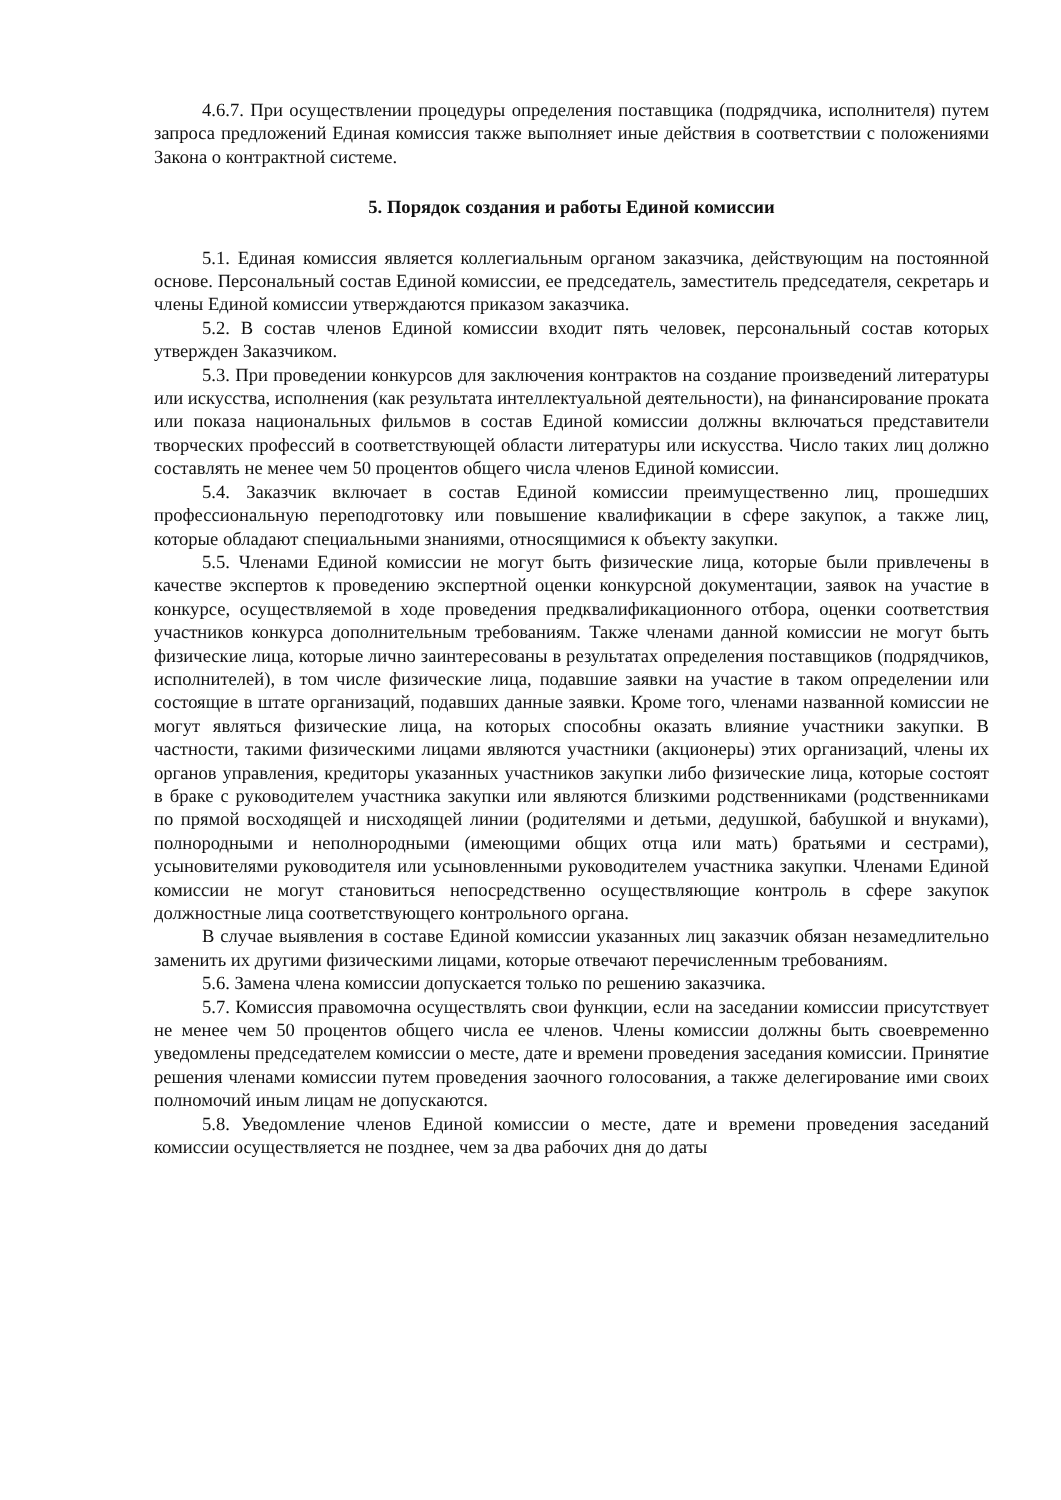4.6.7. При осуществлении процедуры определения поставщика (подрядчика, исполнителя) путем запроса предложений Единая комиссия также выполняет иные действия в соответствии с положениями Закона о контрактной системе.
5. Порядок создания и работы Единой комиссии
5.1. Единая комиссия является коллегиальным органом заказчика, действующим на постоянной основе. Персональный состав Единой комиссии, ее председатель, заместитель председателя, секретарь и члены Единой комиссии утверждаются приказом заказчика.
5.2. В состав членов Единой комиссии входит пять человек, персональный состав которых утвержден Заказчиком.
5.3. При проведении конкурсов для заключения контрактов на создание произведений литературы или искусства, исполнения (как результата интеллектуальной деятельности), на финансирование проката или показа национальных фильмов в состав Единой комиссии должны включаться представители творческих профессий в соответствующей области литературы или искусства. Число таких лиц должно составлять не менее чем 50 процентов общего числа членов Единой комиссии.
5.4. Заказчик включает в состав Единой комиссии преимущественно лиц, прошедших профессиональную переподготовку или повышение квалификации в сфере закупок, а также лиц, которые обладают специальными знаниями, относящимися к объекту закупки.
5.5. Членами Единой комиссии не могут быть физические лица, которые были привлечены в качестве экспертов к проведению экспертной оценки конкурсной документации, заявок на участие в конкурсе, осуществляемой в ходе проведения предквалификационного отбора, оценки соответствия участников конкурса дополнительным требованиям. Также членами данной комиссии не могут быть физические лица, которые лично заинтересованы в результатах определения поставщиков (подрядчиков, исполнителей), в том числе физические лица, подавшие заявки на участие в таком определении или состоящие в штате организаций, подавших данные заявки. Кроме того, членами названной комиссии не могут являться физические лица, на которых способны оказать влияние участники закупки. В частности, такими физическими лицами являются участники (акционеры) этих организаций, члены их органов управления, кредиторы указанных участников закупки либо физические лица, которые состоят в браке с руководителем участника закупки или являются близкими родственниками (родственниками по прямой восходящей и нисходящей линии (родителями и детьми, дедушкой, бабушкой и внуками), полнородными и неполнородными (имеющими общих отца или мать) братьями и сестрами), усыновителями руководителя или усыновленными руководителем участника закупки. Членами Единой комиссии не могут становиться непосредственно осуществляющие контроль в сфере закупок должностные лица соответствующего контрольного органа.
В случае выявления в составе Единой комиссии указанных лиц заказчик обязан незамедлительно заменить их другими физическими лицами, которые отвечают перечисленным требованиям.
5.6. Замена члена комиссии допускается только по решению заказчика.
5.7. Комиссия правомочна осуществлять свои функции, если на заседании комиссии присутствует не менее чем 50 процентов общего числа ее членов. Члены комиссии должны быть своевременно уведомлены председателем комиссии о месте, дате и времени проведения заседания комиссии. Принятие решения членами комиссии путем проведения заочного голосования, а также делегирование ими своих полномочий иным лицам не допускаются.
5.8. Уведомление членов Единой комиссии о месте, дате и времени проведения заседаний комиссии осуществляется не позднее, чем за два рабочих дня до даты